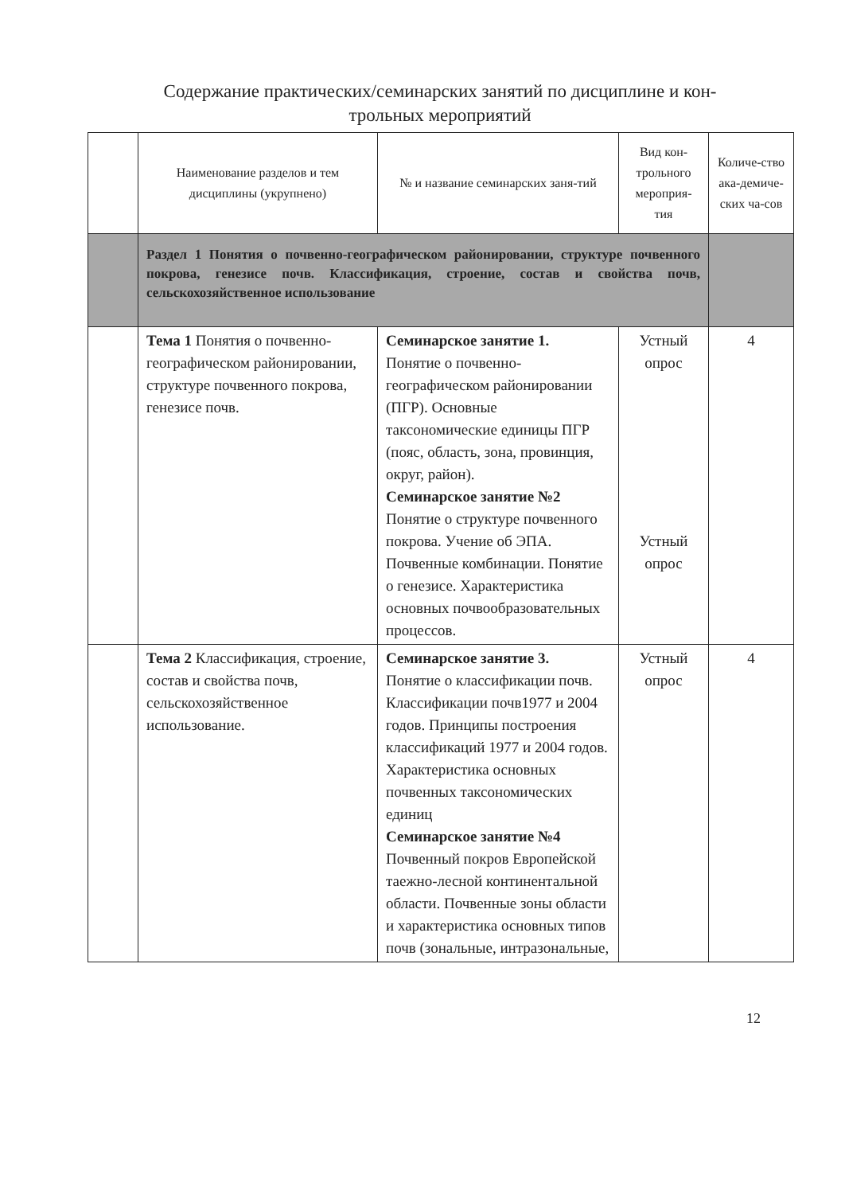Содержание практических/семинарских занятий по дисциплине и кон-
трольных мероприятий
| | Наименование разделов и тем дисциплины (укрупнено) | № и название семинарских заня-тий | Вид кон-трольного мероприя-тия | Количе-ство ака-демиче-ских ча-сов |
| --- | --- | --- | --- | --- |
| | Раздел 1 Понятия о почвенно-географическом районировании, структуре почвенного покрова, генезисе почв. Классификация, строение, состав и свойства почв, сельскохозяйственное использование | | | |
| | Тема 1 Понятия о почвенно-географическом районировании, структуре почвенного покрова, генезисе почв. | Семинарское занятие 1. Понятие о почвенно-географическом районировании (ПГР). Основные таксономические единицы ПГР (пояс, область, зона, провинция, округ, район). Семинарское занятие №2 Понятие о структуре почвенного покрова. Учение об ЭПА. Почвенные комбинации. Понятие о генезисе. Характеристика основных почвообразовательных процессов. | Устный опрос Устный опрос | 4 |
| | Тема 2 Классификация, строение, состав и свойства почв, сельскохозяйственное использование. | Семинарское занятие 3. Понятие о классификации почв. Классификации почв1977 и 2004 годов. Принципы построения классификаций 1977 и 2004 годов. Характеристика основных почвенных таксономических единиц Семинарское занятие №4 Почвенный покров Европейской таежно-лесной континентальной области. Почвенные зоны области и характеристика основных типов почв (зональные, интразональные, | Устный опрос | 4 |
12